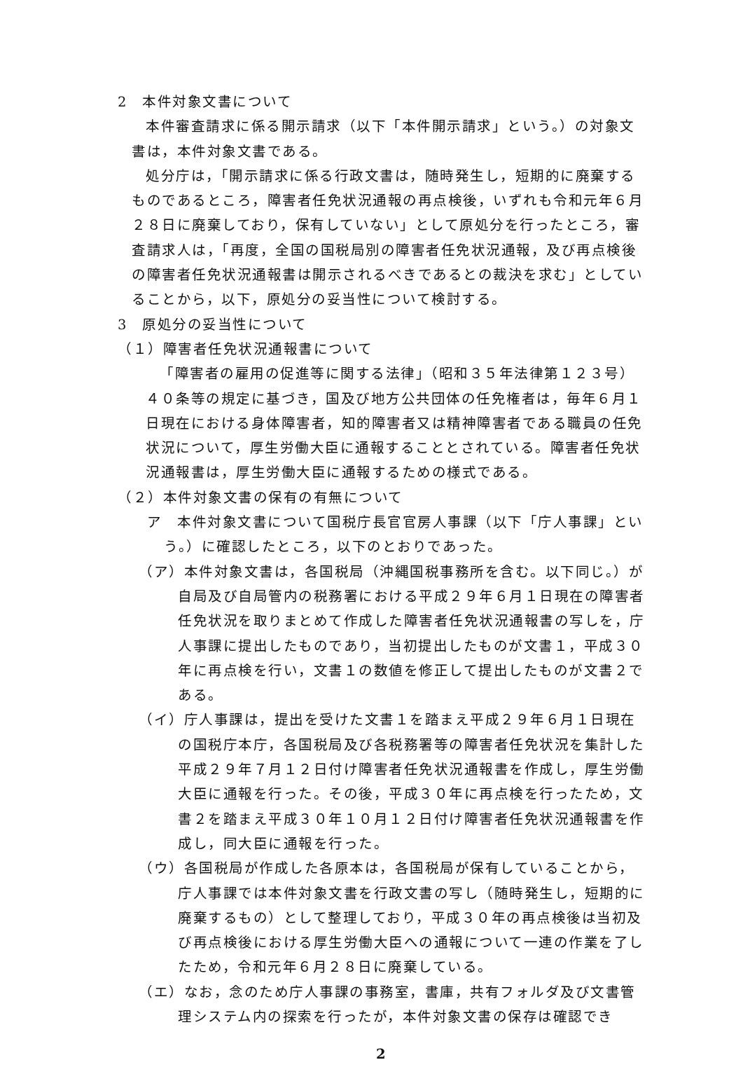2　本件対象文書について
本件審査請求に係る開示請求（以下「本件開示請求」という。）の対象文書は，本件対象文書である。
処分庁は，「開示請求に係る行政文書は，随時発生し，短期的に廃棄するものであるところ，障害者任免状況通報の再点検後，いずれも令和元年６月２８日に廃棄しており，保有していない」として原処分を行ったところ，審査請求人は，「再度，全国の国税局別の障害者任免状況通報，及び再点検後の障害者任免状況通報書は開示されるべきであるとの裁決を求む」としていることから，以下，原処分の妥当性について検討する。
3　原処分の妥当性について
（１）障害者任免状況通報書について
「障害者の雇用の促進等に関する法律」（昭和３５年法律第１２３号）４０条等の規定に基づき，国及び地方公共団体の任免権者は，毎年６月１日現在における身体障害者，知的障害者又は精神障害者である職員の任免状況について，厚生労働大臣に通報することとされている。障害者任免状況通報書は，厚生労働大臣に通報するための様式である。
（２）本件対象文書の保有の有無について
ア　本件対象文書について国税庁長官官房人事課（以下「庁人事課」という。）に確認したところ，以下のとおりであった。
（ア）本件対象文書は，各国税局（沖縄国税事務所を含む。以下同じ。）が自局及び自局管内の税務署における平成２９年６月１日現在の障害者任免状況を取りまとめて作成した障害者任免状況通報書の写しを，庁人事課に提出したものであり，当初提出したものが文書１，平成３０年に再点検を行い，文書１の数値を修正して提出したものが文書２である。
（イ）庁人事課は，提出を受けた文書１を踏まえ平成２９年６月１日現在の国税庁本庁，各国税局及び各税務署等の障害者任免状況を集計した平成２９年７月１２日付け障害者任免状況通報書を作成し，厚生労働大臣に通報を行った。その後，平成３０年に再点検を行ったため，文書２を踏まえ平成３０年１０月１２日付け障害者任免状況通報書を作成し，同大臣に通報を行った。
（ウ）各国税局が作成した各原本は，各国税局が保有していることから，庁人事課では本件対象文書を行政文書の写し（随時発生し，短期的に廃棄するもの）として整理しており，平成３０年の再点検後は当初及び再点検後における厚生労働大臣への通報について一連の作業を了したため，令和元年６月２８日に廃棄している。
（エ）なお，念のため庁人事課の事務室，書庫，共有フォルダ及び文書管理システム内の探索を行ったが，本件対象文書の保存は確認でき
2